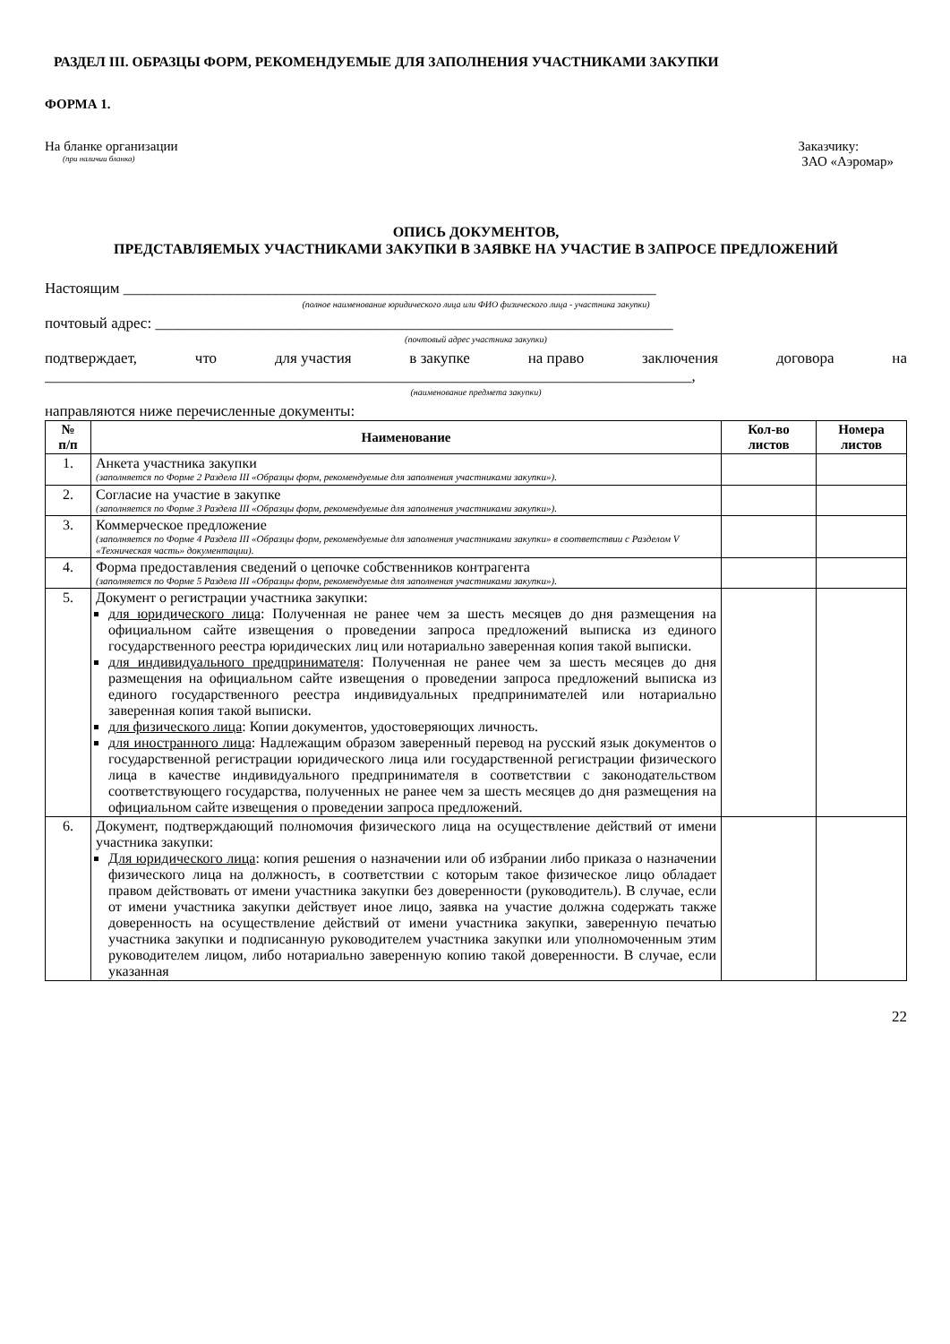РАЗДЕЛ III. ОБРАЗЦЫ ФОРМ, РЕКОМЕНДУЕМЫЕ ДЛЯ ЗАПОЛНЕНИЯ УЧАСТНИКАМИ ЗАКУПКИ
ФОРМА 1.
На бланке организации
(при наличии бланка)
Заказчику:
ЗАО «Аэромар»
ОПИСЬ ДОКУМЕНТОВ,
ПРЕДСТАВЛЯЕМЫХ УЧАСТНИКАМИ ЗАКУПКИ В ЗАЯВКЕ НА УЧАСТИЕ В ЗАПРОСЕ ПРЕДЛОЖЕНИЙ
Настоящим ______________________________________________________________________
(полное наименование юридического лица или ФИО физического лица - участника закупки)
почтовый адрес: ____________________________________________________________________
(почтовый адрес участника закупки)
подтверждает, что для участия в закупке на право заключения договора на
_____________________________________________________________________________________,
(наименование предмета закупки)
направляются ниже перечисленные документы:
| № п/п | Наименование | Кол-во листов | Номера листов |
| --- | --- | --- | --- |
| 1. | Анкета участника закупки (заполняется по Форме 2 Раздела III «Образцы форм, рекомендуемые для заполнения участниками закупки»). | | |
| 2. | Согласие на участие в закупке (заполняется по Форме 3 Раздела III «Образцы форм, рекомендуемые для заполнения участниками закупки»). | | |
| 3. | Коммерческое предложение (заполняется по Форме 4 Раздела III «Образцы форм, рекомендуемые для заполнения участниками закупки» в соответствии с Разделом V «Техническая часть» документации). | | |
| 4. | Форма предоставления сведений о цепочке собственников контрагента (заполняется по Форме 5 Раздела III «Образцы форм, рекомендуемые для заполнения участниками закупки»). | | |
| 5. | Документ о регистрации участника закупки: для юридического лица : Полученная не ранее чем за шесть месяцев до дня размещения на официальном сайте извещения о проведении запроса предложений выписка из единого государственного реестра юридических лиц или нотариально заверенная копия такой выписки. для индивидуального предпринимателя : Полученная не ранее чем за шесть месяцев до дня размещения на официальном сайте извещения о проведении запроса предложений выписка из единого государственного реестра индивидуальных предпринимателей или нотариально заверенная копия такой выписки. для физического лица : Копии документов, удостоверяющих личность. для иностранного лица : Надлежащим образом заверенный перевод на русский язык документов о государственной регистрации юридического лица или государственной регистрации физического лица в качестве индивидуального предпринимателя в соответствии с законодательством соответствующего государства, полученных не ранее чем за шесть месяцев до дня размещения на официальном сайте извещения о проведении запроса предложений. | | |
| 6. | Документ, подтверждающий полномочия физического лица на осуществление действий от имени участника закупки: Для юридического лица : копия решения о назначении или об избрании либо приказа о назначении физического лица на должность, в соответствии с которым такое физическое лицо обладает правом действовать от имени участника закупки без доверенности (руководитель). В случае, если от имени участника закупки действует иное лицо, заявка на участие должна содержать также доверенность на осуществление действий от имени участника закупки, заверенную печатью участника закупки и подписанную руководителем участника закупки или уполномоченным этим руководителем лицом, либо нотариально заверенную копию такой доверенности. В случае, если указанная | | |
22